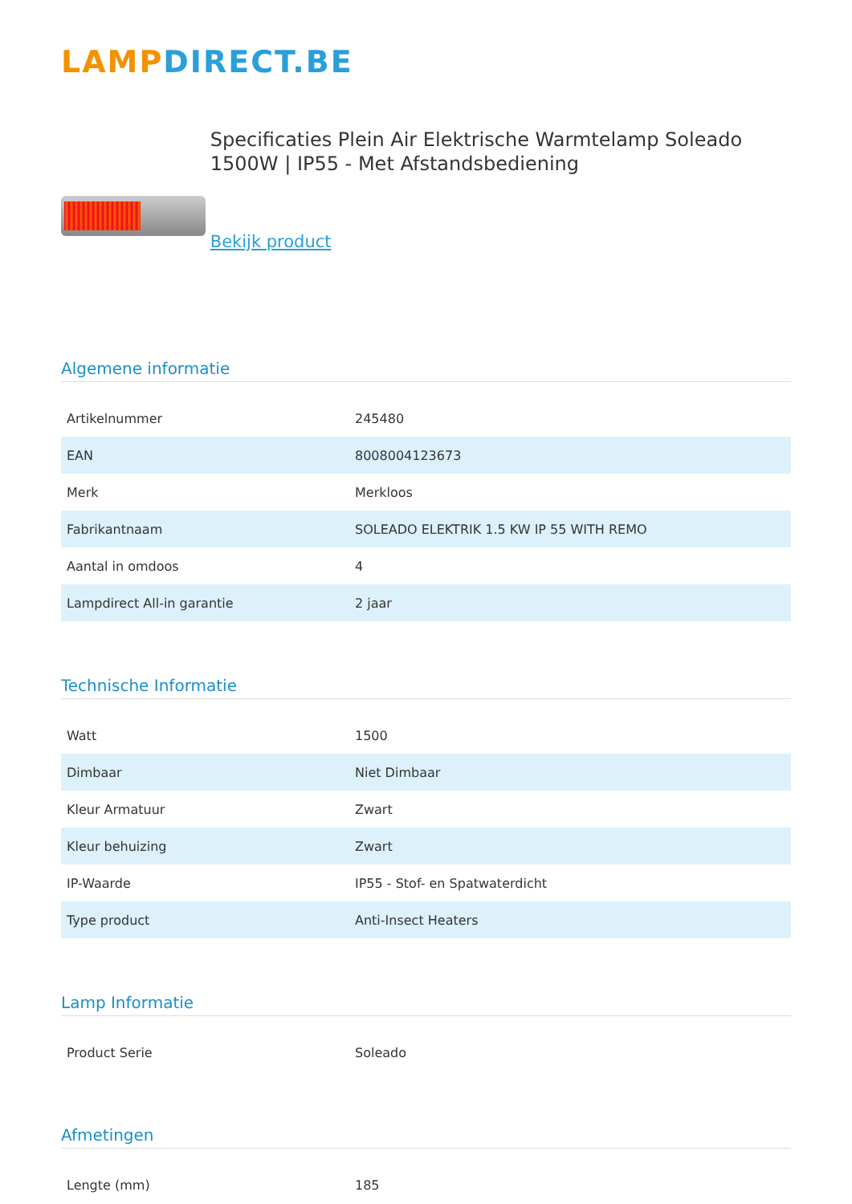LAMP DIRECT.BE
Specificaties Plein Air Elektrische Warmtelamp Soleado 1500W | IP55 - Met Afstandsbediening
Bekijk product
Algemene informatie
| Artikelnummer | 245480 |
| EAN | 8008004123673 |
| Merk | Merkloos |
| Fabrikantnaam | SOLEADO ELEKTRIK 1.5 KW IP 55 WITH REMO |
| Aantal in omdoos | 4 |
| Lampdirect All-in garantie | 2 jaar |
Technische Informatie
| Watt | 1500 |
| Dimbaar | Niet Dimbaar |
| Kleur Armatuur | Zwart |
| Kleur behuizing | Zwart |
| IP-Waarde | IP55 - Stof- en Spatwaterdicht |
| Type product | Anti-Insect Heaters |
Lamp Informatie
| Product Serie | Soleado |
Afmetingen
| Lengte (mm) | 185 |